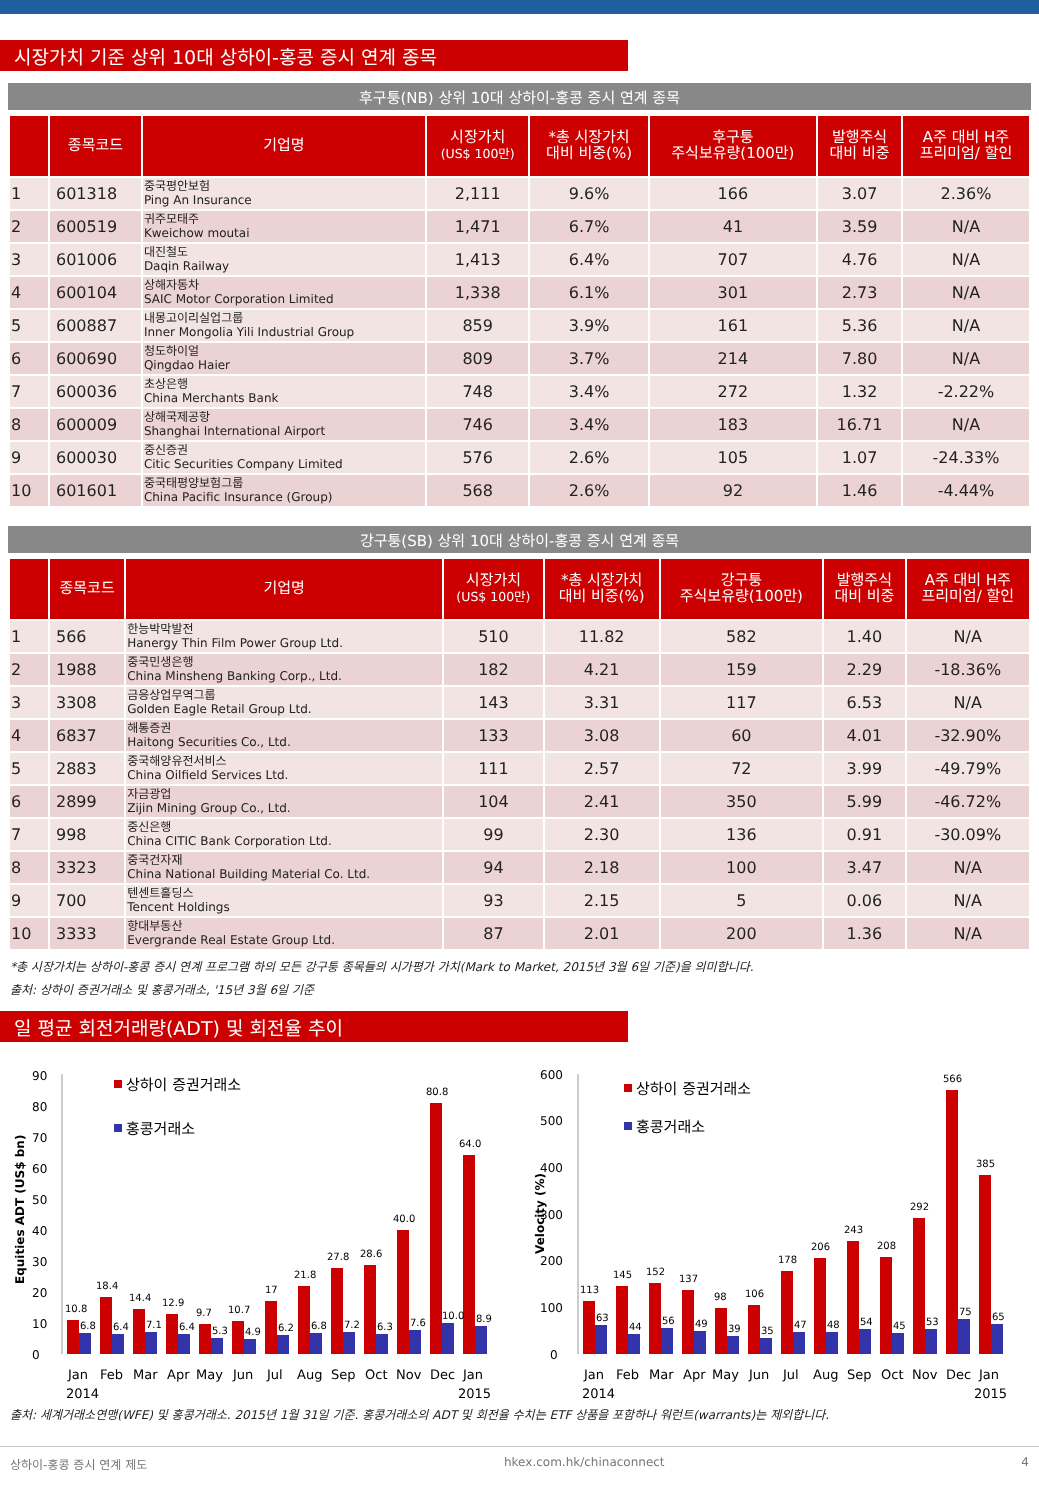시장가치 기준 상위 10대 상하이-홍콩 증시 연계 종목
후구퉁(NB) 상위 10대 상하이-홍콩 증시 연계 종목
| | 종목코드 | 기업명 | 시장가치 (US$ 100만) | *총 시장가치 대비 비중(%) | 후구퉁 주식보유량(100만) | 발행주식 대비 비중 | A주 대비 H주 프리미엄/ 할인 |
| --- | --- | --- | --- | --- | --- | --- | --- |
| 1 | 601318 | 중국평안보험 Ping An Insurance | 2,111 | 9.6% | 166 | 3.07 | 2.36% |
| 2 | 600519 | 귀주모태주 Kweichow moutai | 1,471 | 6.7% | 41 | 3.59 | N/A |
| 3 | 601006 | 대진철도 Daqin Railway | 1,413 | 6.4% | 707 | 4.76 | N/A |
| 4 | 600104 | 상해자동차 SAIC Motor Corporation Limited | 1,338 | 6.1% | 301 | 2.73 | N/A |
| 5 | 600887 | 내몽고이리실업그룹 Inner Mongolia Yili Industrial Group | 859 | 3.9% | 161 | 5.36 | N/A |
| 6 | 600690 | 청도하이얼 Qingdao Haier | 809 | 3.7% | 214 | 7.80 | N/A |
| 7 | 600036 | 초상은행 China Merchants Bank | 748 | 3.4% | 272 | 1.32 | -2.22% |
| 8 | 600009 | 상해국제공항 Shanghai International Airport | 746 | 3.4% | 183 | 16.71 | N/A |
| 9 | 600030 | 중신증권 Citic Securities Company Limited | 576 | 2.6% | 105 | 1.07 | -24.33% |
| 10 | 601601 | 중국태평양보험그룹 China Pacific Insurance (Group) | 568 | 2.6% | 92 | 1.46 | -4.44% |
강구퉁(SB) 상위 10대 상하이-홍콩 증시 연계 종목
| | 종목코드 | 기업명 | 시장가치 (US$ 100만) | *총 시장가치 대비 비중(%) | 강구퉁 주식보유량(100만) | 발행주식 대비 비중 | A주 대비 H주 프리미엄/ 할인 |
| --- | --- | --- | --- | --- | --- | --- | --- |
| 1 | 566 | 한능박막발전 Hanergy Thin Film Power Group Ltd. | 510 | 11.82 | 582 | 1.40 | N/A |
| 2 | 1988 | 중국민생은행 China Minsheng Banking Corp., Ltd. | 182 | 4.21 | 159 | 2.29 | -18.36% |
| 3 | 3308 | 금응상업무역그룹 Golden Eagle Retail Group Ltd. | 143 | 3.31 | 117 | 6.53 | N/A |
| 4 | 6837 | 해통증권 Haitong Securities Co., Ltd. | 133 | 3.08 | 60 | 4.01 | -32.90% |
| 5 | 2883 | 중국해양유전서비스 China Oilfield Services Ltd. | 111 | 2.57 | 72 | 3.99 | -49.79% |
| 6 | 2899 | 자금광업 Zijin Mining Group Co., Ltd. | 104 | 2.41 | 350 | 5.99 | -46.72% |
| 7 | 998 | 중신은행 China CITIC Bank Corporation Ltd. | 99 | 2.30 | 136 | 0.91 | -30.09% |
| 8 | 3323 | 중국건자재 China National Building Material Co. Ltd. | 94 | 2.18 | 100 | 3.47 | N/A |
| 9 | 700 | 텐센트홀딩스 Tencent Holdings | 93 | 2.15 | 5 | 0.06 | N/A |
| 10 | 3333 | 항대부동산 Evergrande Real Estate Group Ltd. | 87 | 2.01 | 200 | 1.36 | N/A |
*총 시장가치는 상하이-홍콩 증시 연계 프로그램 하의 모든 강구퉁 종목들의 시가평가 가치(Mark to Market, 2015년 3월 6일 기준)을 의미합니다.
출처: 상하이 증권거래소 및 홍콩거래소, '15년 3월 6일 기준
일 평균 회전거래량(ADT) 및 회전율 추이
Equities ADT (US$ bn)
0
10
20
30
40
50
60
70
80
90
상하이 증권거래소
홍콩거래소
10.8
18.4
14.4
12.9
9.7
10.7
17
21.8
27.8
28.6
40.0
80.8
64.0
6.8
6.4
7.1
6.4
5.3
4.9
6.2
6.8
7.2
6.3
7.6
10.0
8.9
Jan
Feb
Mar
Apr
May
Jun
Jul
Aug
Sep
Oct
Nov
Dec
Jan
2014
2015
Velocity (%)
0
100
200
300
400
500
600
상하이 증권거래소
홍콩거래소
113
145
152
137
98
106
178
206
243
208
292
566
385
63
44
56
49
39
35
47
48
54
45
53
75
65
Jan
Feb
Mar
Apr
May
Jun
Jul
Aug
Sep
Oct
Nov
Dec
Jan
2014
2015
출처: 세계거래소연맹(WFE) 및 홍콩거래소. 2015년 1월 31일 기준. 홍콩거래소의 ADT 및 회전율 수치는 ETF 상품을 포함하나 워런트(warrants)는 제외합니다.
상하이-홍콩 증시 연계 제도 hkex.com.hk/chinaconnect 4